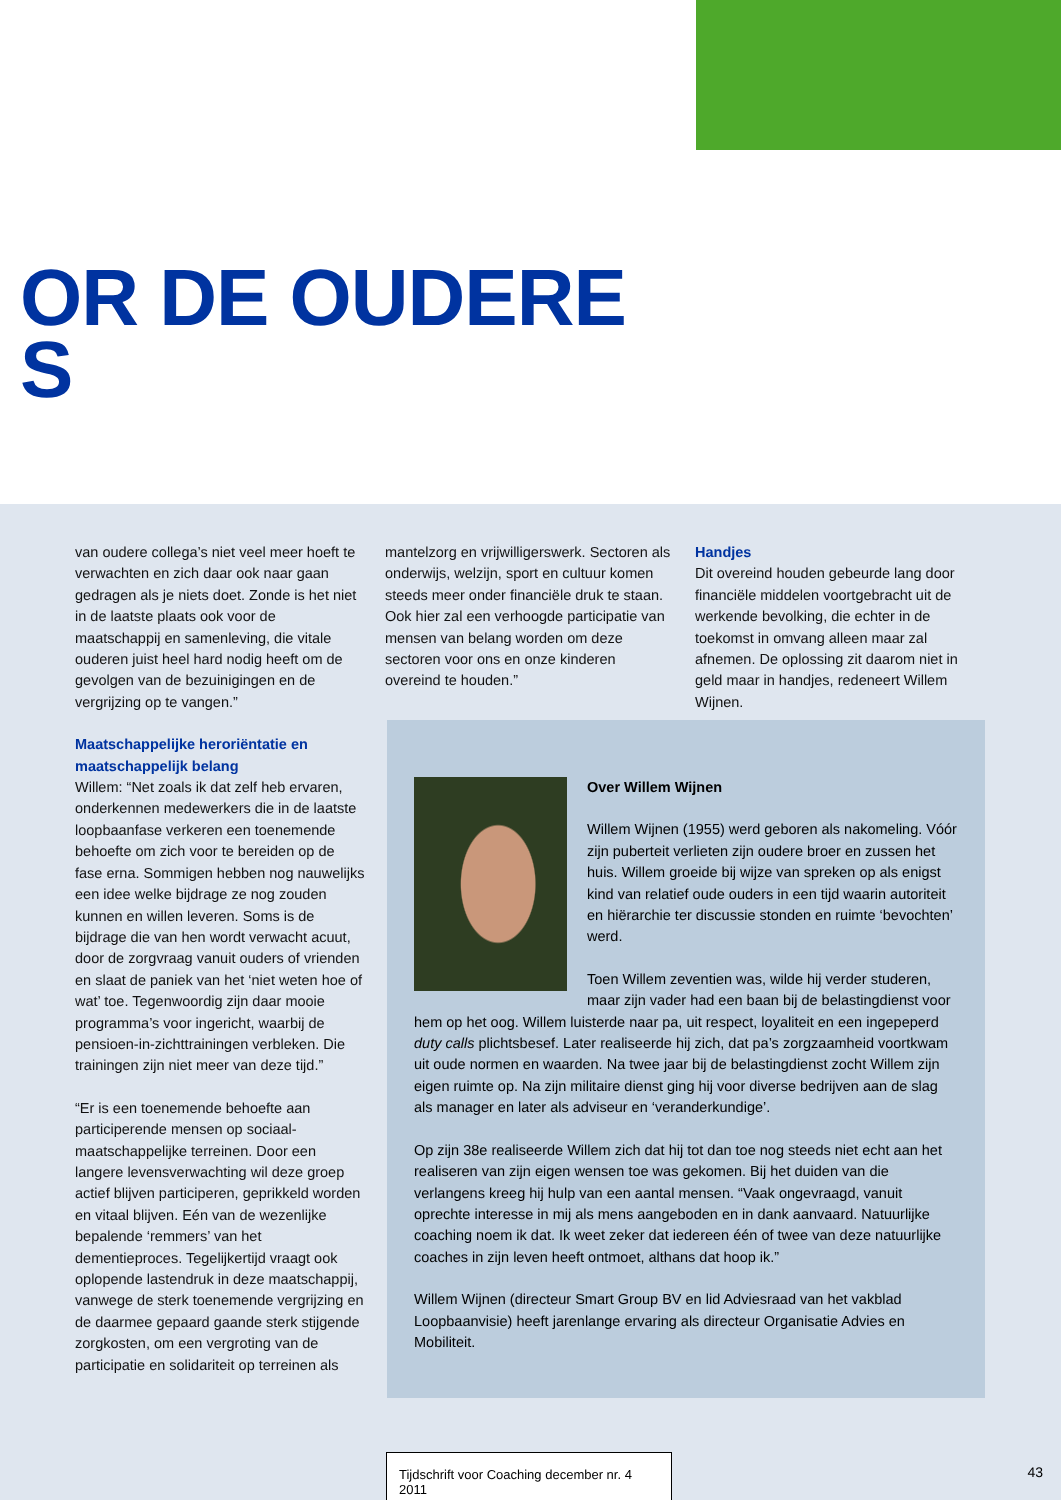OR DE OUDERE
S
van oudere collega’s niet veel meer hoeft te verwachten en zich daar ook naar gaan gedragen als je niets doet. Zonde is het niet in de laatste plaats ook voor de maatschappij en samenleving, die vitale ouderen juist heel hard nodig heeft om de gevolgen van de bezuinigingen en de vergrijzing op te vangen.”
Maatschappelijke heroriëntatie en maatschappelijk belang
Willem: “Net zoals ik dat zelf heb ervaren, onderkennen medewerkers die in de laatste loopbaanfase verkeren een toenemende behoefte om zich voor te bereiden op de fase erna. Sommigen hebben nog nauwelijks een idee welke bijdrage ze nog zouden kunnen en willen leveren. Soms is de bijdrage die van hen wordt verwacht acuut, door de zorgvraag vanuit ouders of vrienden en slaat de paniek van het ‘niet weten hoe of wat’ toe. Tegenwoordig zijn daar mooie programma’s voor ingericht, waarbij de pensioen-in-zichttrainingen verbleken. Die trainingen zijn niet meer van deze tijd.”
“Er is een toenemende behoefte aan participerende mensen op sociaal-maatschappelijke terreinen. Door een langere levensverwachting wil deze groep actief blijven participeren, geprikkeld worden en vitaal blijven. Eén van de wezenlijke bepalende ‘remmers’ van het dementieproces. Tegelijkertijd vraagt ook oplopende lastendruk in deze maatschappij, vanwege de sterk toenemende vergrijzing en de daarmee gepaard gaande sterk stijgende zorgkosten, om een vergroting van de participatie en solidariteit op terreinen als
mantelzorg en vrijwilligerswerk. Sectoren als onderwijs, welzijn, sport en cultuur komen steeds meer onder financiële druk te staan. Ook hier zal een verhoogde participatie van mensen van belang worden om deze sectoren voor ons en onze kinderen overeind te houden.”
Handjes
Dit overeind houden gebeurde lang door financiële middelen voortgebracht uit de werkende bevolking, die echter in de toekomst in omvang alleen maar zal afnemen. De oplossing zit daarom niet in geld maar in handjes, redeneert Willem Wijnen.
Over Willem Wijnen
Willem Wijnen (1955) werd geboren als nakomeling. Vóór zijn puberteit verlieten zijn oudere broer en zussen het huis. Willem groeide bij wijze van spreken op als enigst kind van relatief oude ouders in een tijd waarin autoriteit en hiërarchie ter discussie stonden en ruimte ‘bevochten’ werd.
Toen Willem zeventien was, wilde hij verder studeren, maar zijn vader had een baan bij de belastingdienst voor hem op het oog. Willem luisterde naar pa, uit respect, loyaliteit en een ingepeperd duty calls plichtsbesef. Later realiseerde hij zich, dat pa’s zorgzaamheid voortkwam uit oude normen en waarden. Na twee jaar bij de belastingdienst zocht Willem zijn eigen ruimte op. Na zijn militaire dienst ging hij voor diverse bedrijven aan de slag als manager en later als adviseur en ‘veranderkundige’.
Op zijn 38e realiseerde Willem zich dat hij tot dan toe nog steeds niet echt aan het realiseren van zijn eigen wensen toe was gekomen. Bij het duiden van die verlangens kreeg hij hulp van een aantal mensen. “Vaak ongevraagd, vanuit oprechte interesse in mij als mens aangeboden en in dank aanvaard. Natuurlijke coaching noem ik dat. Ik weet zeker dat iedereen één of twee van deze natuurlijke coaches in zijn leven heeft ontmoet, althans dat hoop ik.”
Willem Wijnen (directeur Smart Group BV en lid Adviesraad van het vakblad Loopbaanvisie) heeft jarenlange ervaring als directeur Organisatie Advies en Mobiliteit.
Tijdschrift voor Coaching december nr. 4 2011
43